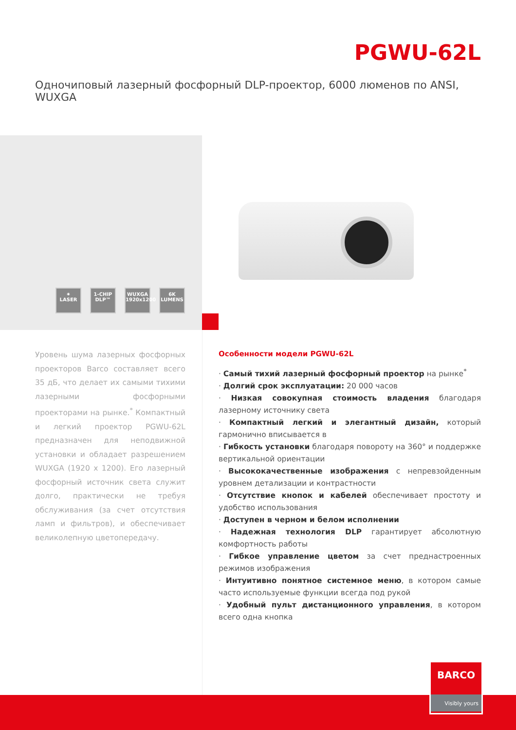PGWU-62L
Одночиповый лазерный фосфорный DLP-проектор, 6000 люменов по ANSI, WUXGA
✷
LASER
1-CHIP
DLP™
WUXGA
1920x1200
6K
LUMENS
Уровень шума лазерных фосфорных проекторов Barco составляет всего 35 дБ, что делает их самыми тихими лазерными фосфорными проекторами на рынке.<sup>*</sup> Компактный и легкий проектор PGWU-62L предназначен для неподвижной установки и обладает разрешением WUXGA (1920 x 1200). Его лазерный фосфорный источник света служит долго, практически не требуя обслуживания (за счет отсутствия ламп и фильтров), и обеспечивает великолепную цветопередачу.
Особенности модели PGWU-62L
· Самый тихий лазерный фосфорный проектор на рынке<sup>*</sup>
· Долгий срок эксплуатации: 20 000 часов
· Низкая совокупная стоимость владения благодаря лазерному источнику света
· Компактный легкий и элегантный дизайн, который гармонично вписывается в
· Гибкость установки благодаря повороту на 360° и поддержке вертикальной ориентации
· Высококачественные изображения с непревзойденным уровнем детализации и контрастности
· Отсутствие кнопок и кабелей обеспечивает простоту и удобство использования
· Доступен в черном и белом исполнении
· Надежная технология DLP гарантирует абсолютную комфортность работы
· Гибкое управление цветом за счет преднастроенных режимов изображения
· Интуитивно понятное системное меню, в котором самые часто используемые функции всегда под рукой
· Удобный пульт дистанционного управления, в котором всего одна кнопка
BARCO
Visibly yours